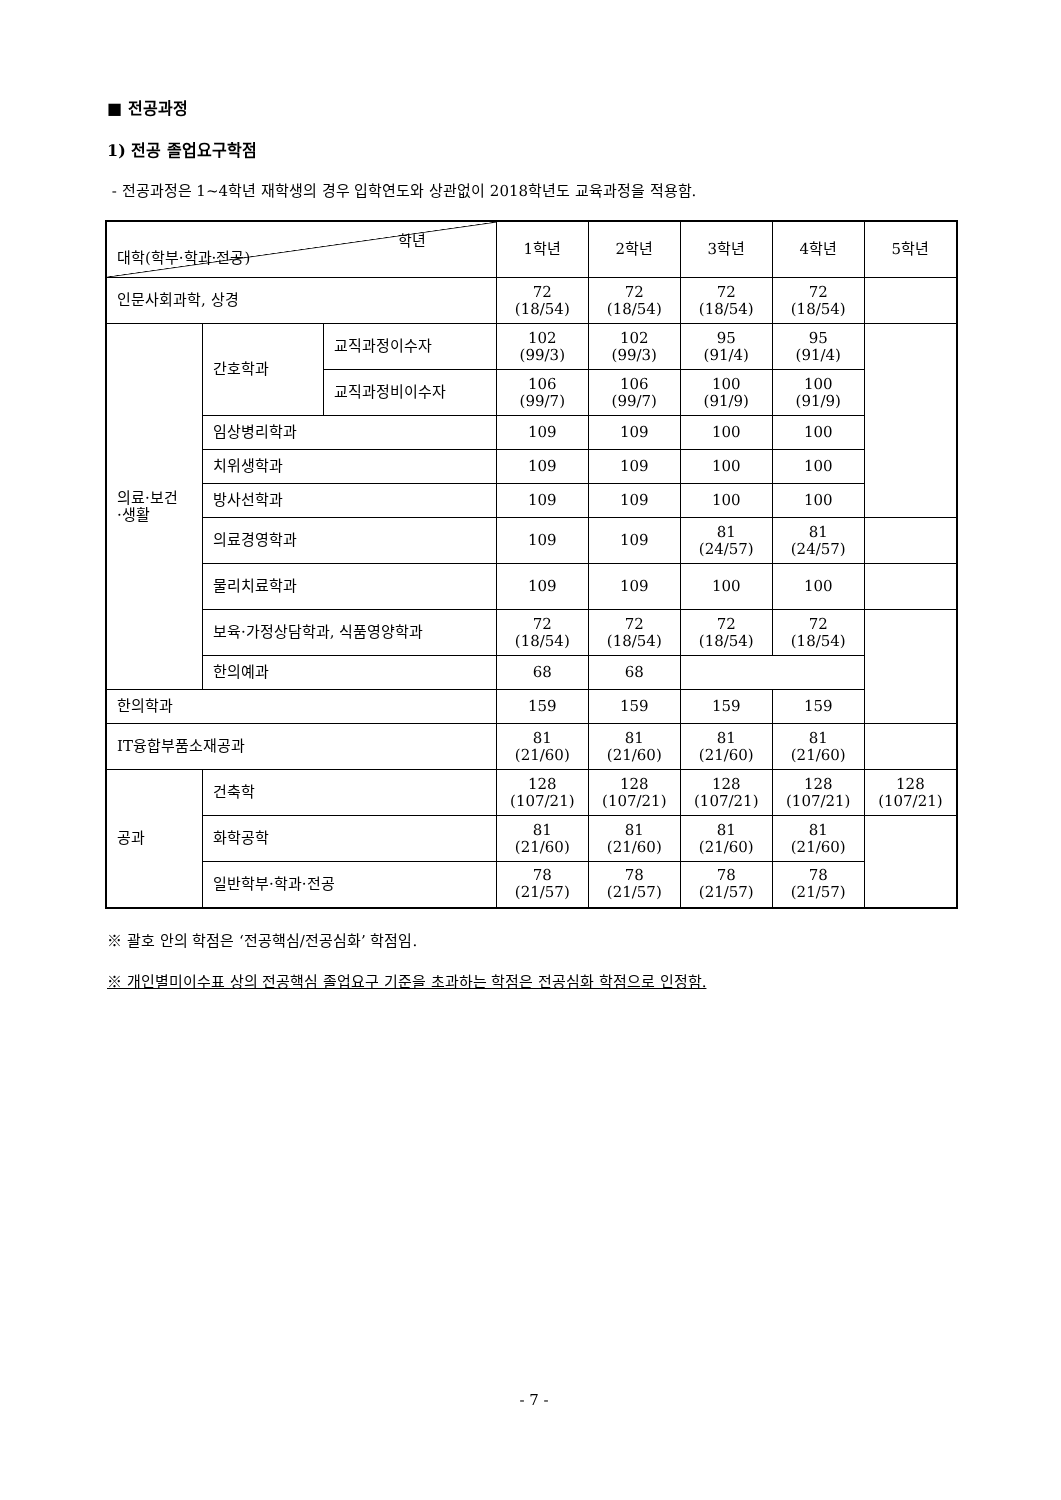■ 전공과정
1) 전공 졸업요구학점
- 전공과정은 1~4학년 재학생의 경우 입학연도와 상관없이 2018학년도 교육과정을 적용함.
| 학년 대학(학부·학과·전공) | | | 1학년 | 2학년 | 3학년 | 4학년 | 5학년 |
| --- | --- | --- | --- | --- | --- | --- | --- |
| 인문사회과학, 상경 | | | 72 (18/54) | 72 (18/54) | 72 (18/54) | 72 (18/54) | |
| 의료·보건 ·생활 | 간호학과 | 교직과정이수자 | 102 (99/3) | 102 (99/3) | 95 (91/4) | 95 (91/4) | |
| | | 교직과정비이수자 | 106 (99/7) | 106 (99/7) | 100 (91/9) | 100 (91/9) | |
| | 임상병리학과 | | 109 | 109 | 100 | 100 | |
| | 치위생학과 | | 109 | 109 | 100 | 100 | |
| | 방사선학과 | | 109 | 109 | 100 | 100 | |
| | 의료경영학과 | | 109 | 109 | 81 (24/57) | 81 (24/57) | |
| | 물리치료학과 | | 109 | 109 | 100 | 100 | |
| | 보육·가정상담학과, 식품영양학과 | | 72 (18/54) | 72 (18/54) | 72 (18/54) | 72 (18/54) | |
| | 한의예과 | | 68 | 68 | | | |
| 한의학과 | | | 159 | 159 | 159 | 159 | |
| IT융합부품소재공과 | | | 81 (21/60) | 81 (21/60) | 81 (21/60) | 81 (21/60) | |
| 공과 | 건축학 | | 128 (107/21) | 128 (107/21) | 128 (107/21) | 128 (107/21) | 128 (107/21) |
| | 화학공학 | | 81 (21/60) | 81 (21/60) | 81 (21/60) | 81 (21/60) | |
| | 일반학부·학과·전공 | | 78 (21/57) | 78 (21/57) | 78 (21/57) | 78 (21/57) | |
※ 괄호 안의 학점은 ‘전공핵심/전공심화’ 학점임.
※ 개인별미이수표 상의 전공핵심 졸업요구 기준을 초과하는 학점은 전공심화 학점으로 인정함.
- 7 -